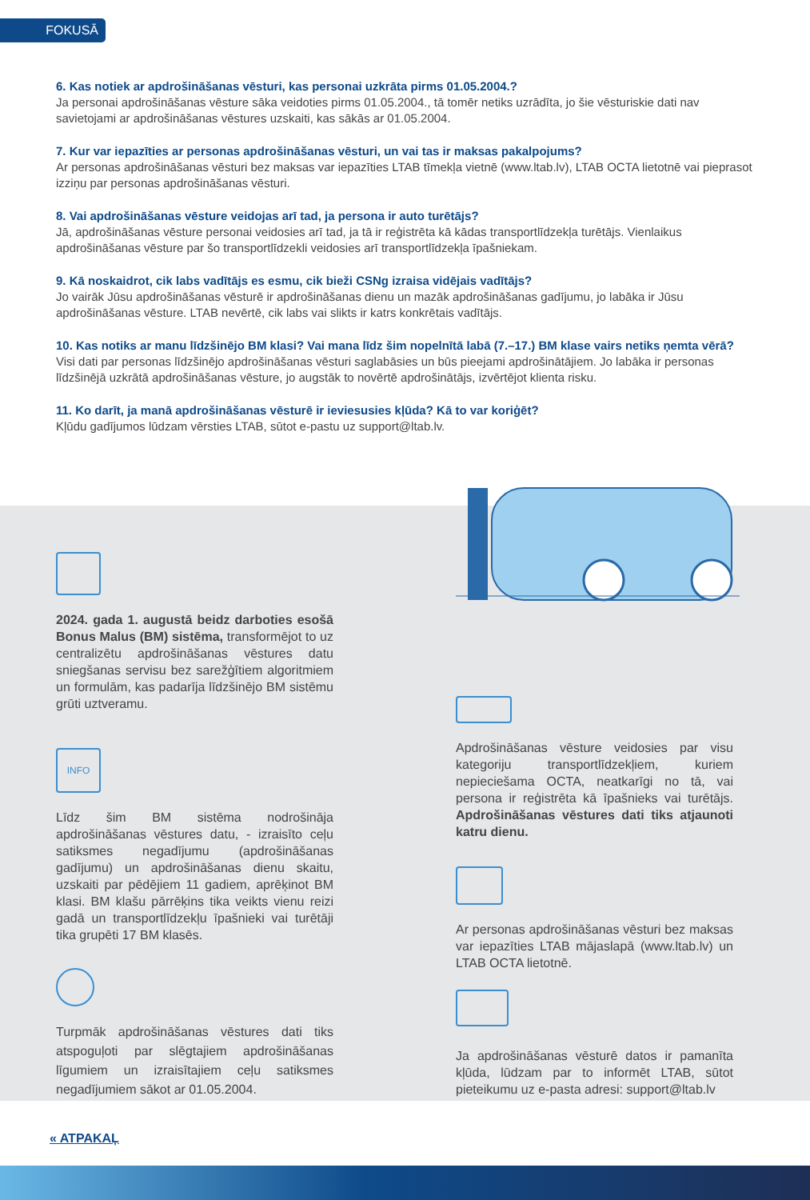FOKUSĀ
6. Kas notiek ar apdrošināšanas vēsturi, kas personai uzkrāta pirms 01.05.2004.?
Ja personai apdrošināšanas vēsture sāka veidoties pirms 01.05.2004., tā tomēr netiks uzrādīta, jo šie vēsturiskie dati nav savietojami ar apdrošināšanas vēstures uzskaiti, kas sākās ar 01.05.2004.
7. Kur var iepazīties ar personas apdrošināšanas vēsturi, un vai tas ir maksas pakalpojums?
Ar personas apdrošināšanas vēsturi bez maksas var iepazīties LTAB tīmekļa vietnē (www.ltab.lv), LTAB OCTA lietotnē vai pieprasot izziņu par personas apdrošināšanas vēsturi.
8. Vai apdrošināšanas vēsture veidojas arī tad, ja persona ir auto turētājs?
Jā, apdrošināšanas vēsture personai veidosies arī tad, ja tā ir reģistrēta kā kādas transportlīdzekļa turētājs. Vienlaikus apdrošināšanas vēsture par šo transportlīdzekli veidosies arī transportlīdzekļa īpašniekam.
9. Kā noskaidrot, cik labs vadītājs es esmu, cik bieži CSNg izraisa vidējais vadītājs?
Jo vairāk Jūsu apdrošināšanas vēsturē ir apdrošināšanas dienu un mazāk apdrošināšanas gadījumu, jo labāka ir Jūsu apdrošināšanas vēsture. LTAB nevērtē, cik labs vai slikts ir katrs konkrētais vadītājs.
10. Kas notiks ar manu līdzšinējo BM klasi? Vai mana līdz šim nopelnītā labā (7.–17.) BM klase vairs netiks ņemta vērā?
Visi dati par personas līdzšinējo apdrošināšanas vēsturi saglabāsies un būs pieejami apdrošinātājiem. Jo labāka ir personas līdzšinējā uzkrātā apdrošināšanas vēsture, jo augstāk to novērtē apdrošinātājs, izvērtējot klienta risku.
11. Ko darīt, ja manā apdrošināšanas vēsturē ir ieviesusies kļūda? Kā to var koriģēt?
Kļūdu gadījumos lūdzam vērsties LTAB, sūtot e-pastu uz support@ltab.lv.
2024. gada 1. augustā beidz darboties esošā Bonus Malus (BM) sistēma, transformējot to uz centralizētu apdrošināšanas vēstures datu sniegšanas servisu bez sarežģītiem algoritmiem un formulām, kas padarīja līdzšinējo BM sistēmu grūti uztveramu.
INFO
Līdz šim BM sistēma nodrošināja apdrošināšanas vēstures datu, - izraisīto ceļu satiksmes negadījumu (apdrošināšanas gadījumu) un apdrošināšanas dienu skaitu, uzskaiti par pēdējiem 11 gadiem, aprēķinot BM klasi. BM klašu pārrēķins tika veikts vienu reizi gadā un transportlīdzekļu īpašnieki vai turētāji tika grupēti 17 BM klasēs.
Turpmāk apdrošināšanas vēstures dati tiks atspoguļoti par slēgtajiem apdrošināšanas līgumiem un izraisītajiem ceļu satiksmes negadījumiem sākot ar 01.05.2004.
Apdrošināšanas vēsture veidosies par visu kategoriju transportlīdzekļiem, kuriem nepieciešama OCTA, neatkarīgi no tā, vai persona ir reģistrēta kā īpašnieks vai turētājs. Apdrošināšanas vēstures dati tiks atjaunoti katru dienu.
Ar personas apdrošināšanas vēsturi bez maksas var iepazīties LTAB mājaslapā (www.ltab.lv) un LTAB OCTA lietotnē.
Ja apdrošināšanas vēsturē datos ir pamanīta kļūda, lūdzam par to informēt LTAB, sūtot pieteikumu uz e-pasta adresi: support@ltab.lv
« ATPAKAĻ